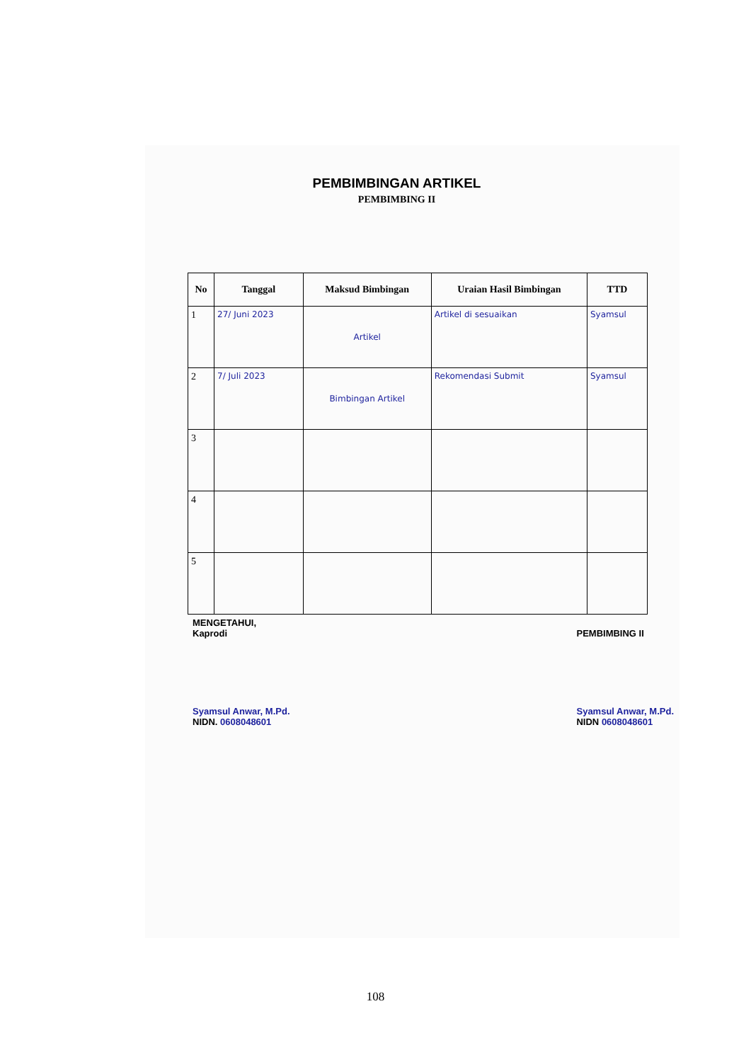PEMBIMBINGAN ARTIKEL
PEMBIMBING II
| No | Tanggal | Maksud Bimbingan | Uraian Hasil Bimbingan | TTD |
| --- | --- | --- | --- | --- |
| 1 | 27/ Juni 2023 | Artikel | Artikel di sesuaikan | Syamsul |
| 2 | 7/ Juli 2023 | Bimbingan Artikel | Rekomendasi Submit | Syamsul |
| 3 | | | | |
| 4 | | | | |
| 5 | | | | |
MENGETAHUI,
Kaprodi
Syamsul Anwar, M.Pd.
NIDN. 0608048601
PEMBIMBING II
Syamsul Anwar, M.Pd.
NIDN 0608048601
108